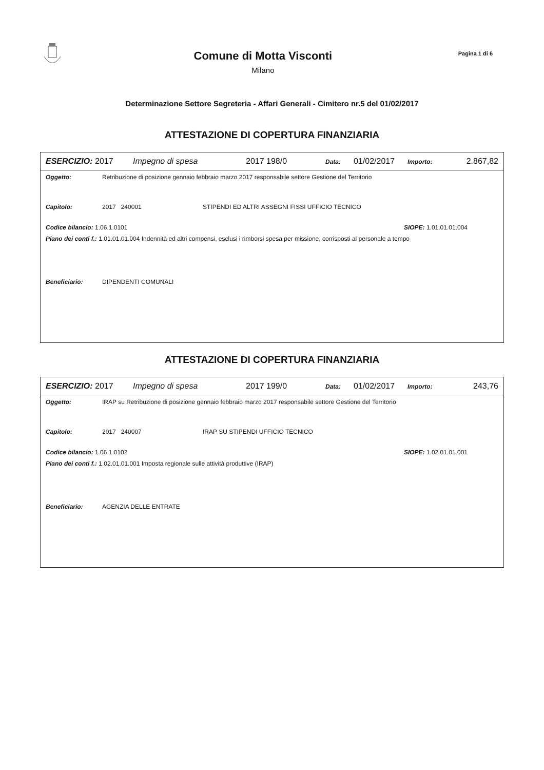Comune di Motta Visconti
Milano
Pagina 1 di 6
Determinazione Settore Segreteria - Affari Generali - Cimitero nr.5 del 01/02/2017
ATTESTAZIONE DI COPERTURA FINANZIARIA
ESERCIZIO: 2017 Impegno di spesa 2017 198/0 Data: 01/02/2017 Importo: 2.867,82
Oggetto: Retribuzione di posizione gennaio febbraio marzo 2017 responsabile settore Gestione del Territorio
Capitolo: 2017 240001 STIPENDI ED ALTRI ASSEGNI FISSI UFFICIO TECNICO
Codice bilancio: 1.06.1.0101 SIOPE: 1.01.01.01.004
Piano dei conti f.: 1.01.01.01.004 Indennità ed altri compensi, esclusi i rimborsi spesa per missione, corrisposti al personale a tempo
Beneficiario: DIPENDENTI COMUNALI
ATTESTAZIONE DI COPERTURA FINANZIARIA
ESERCIZIO: 2017 Impegno di spesa 2017 199/0 Data: 01/02/2017 Importo: 243,76
Oggetto: IRAP su Retribuzione di posizione gennaio febbraio marzo 2017 responsabile settore Gestione del Territorio
Capitolo: 2017 240007 IRAP SU STIPENDI UFFICIO TECNICO
Codice bilancio: 1.06.1.0102 SIOPE: 1.02.01.01.001
Piano dei conti f.: 1.02.01.01.001 Imposta regionale sulle attività produttive (IRAP)
Beneficiario: AGENZIA DELLE ENTRATE